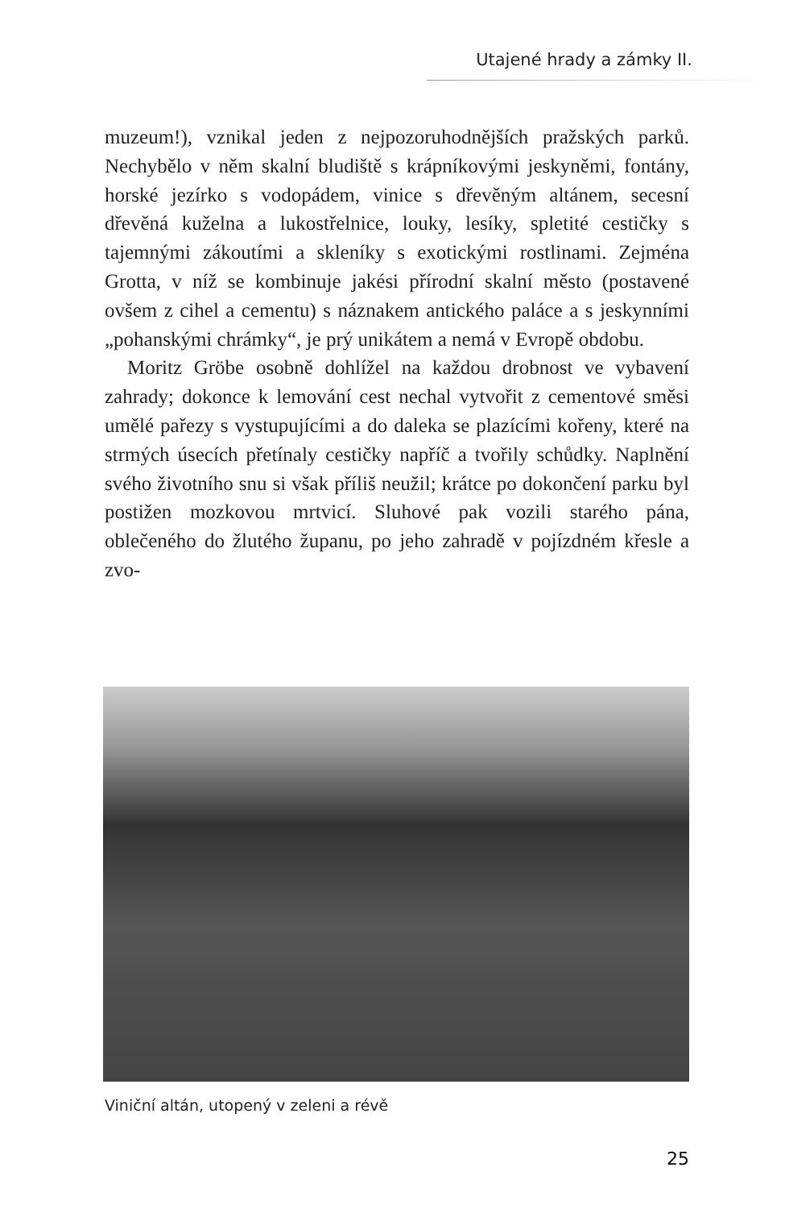Utajené hrady a zámky II.
muzeum!), vznikal jeden z nejpozoruhodnějších pražských parků. Nechybělo v něm skalní bludiště s krápníkovými jeskyněmi, fontány, horské jezírko s vodopádem, vinice s dřevěným altánem, secesní dřevěná kuželna a lukostřelnice, louky, lesíky, spletité cestičky s tajemnými zákoutími a skleníky s exotickými rostlinami. Zejména Grotta, v níž se kombinuje jakési přírodní skalní město (postavené ovšem z cihel a cementu) s náznakem antického paláce a s jeskynními „pohanskými chrámky“, je prý unikátem a nemá v Evropě obdobu.
Moritz Gröbe osobně dohlížel na každou drobnost ve vybavení zahrady; dokonce k lemování cest nechal vytvořit z cementové směsi umělé pařezy s vystupujícími a do daleka se plazícími kořeny, které na strmých úsecích přetínaly cestičky napříč a tvořily schůdky. Naplnění svého životního snu si však příliš neužil; krátce po dokončení parku byl postižen mozkovou mrtvicí. Sluhové pak vozili starého pána, oblečeného do žlutého županu, po jeho zahradě v pojízdném křesle a zvo-
Viniční altán, utopený v zeleni a révě
25